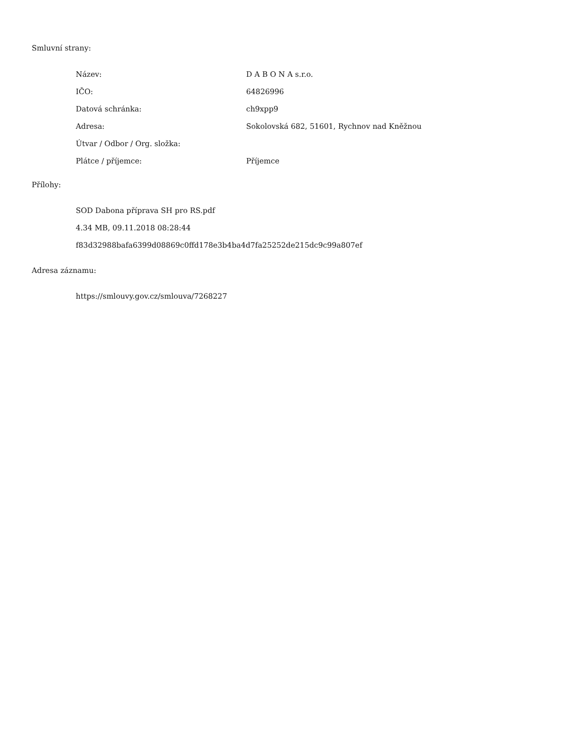Smluvní strany:
| Název: | D A B O N A s.r.o. |
| IČO: | 64826996 |
| Datová schránka: | ch9xpp9 |
| Adresa: | Sokolovská 682, 51601, Rychnov nad Kněžnou |
| Útvar / Odbor / Org. složka: | |
| Plátce / příjemce: | Příjemce |
Přílohy:
SOD Dabona příprava SH pro RS.pdf
4.34 MB, 09.11.2018 08:28:44
f83d32988bafa6399d08869c0ffd178e3b4ba4d7fa25252de215dc9c99a807ef
Adresa záznamu:
https://smlouvy.gov.cz/smlouva/7268227